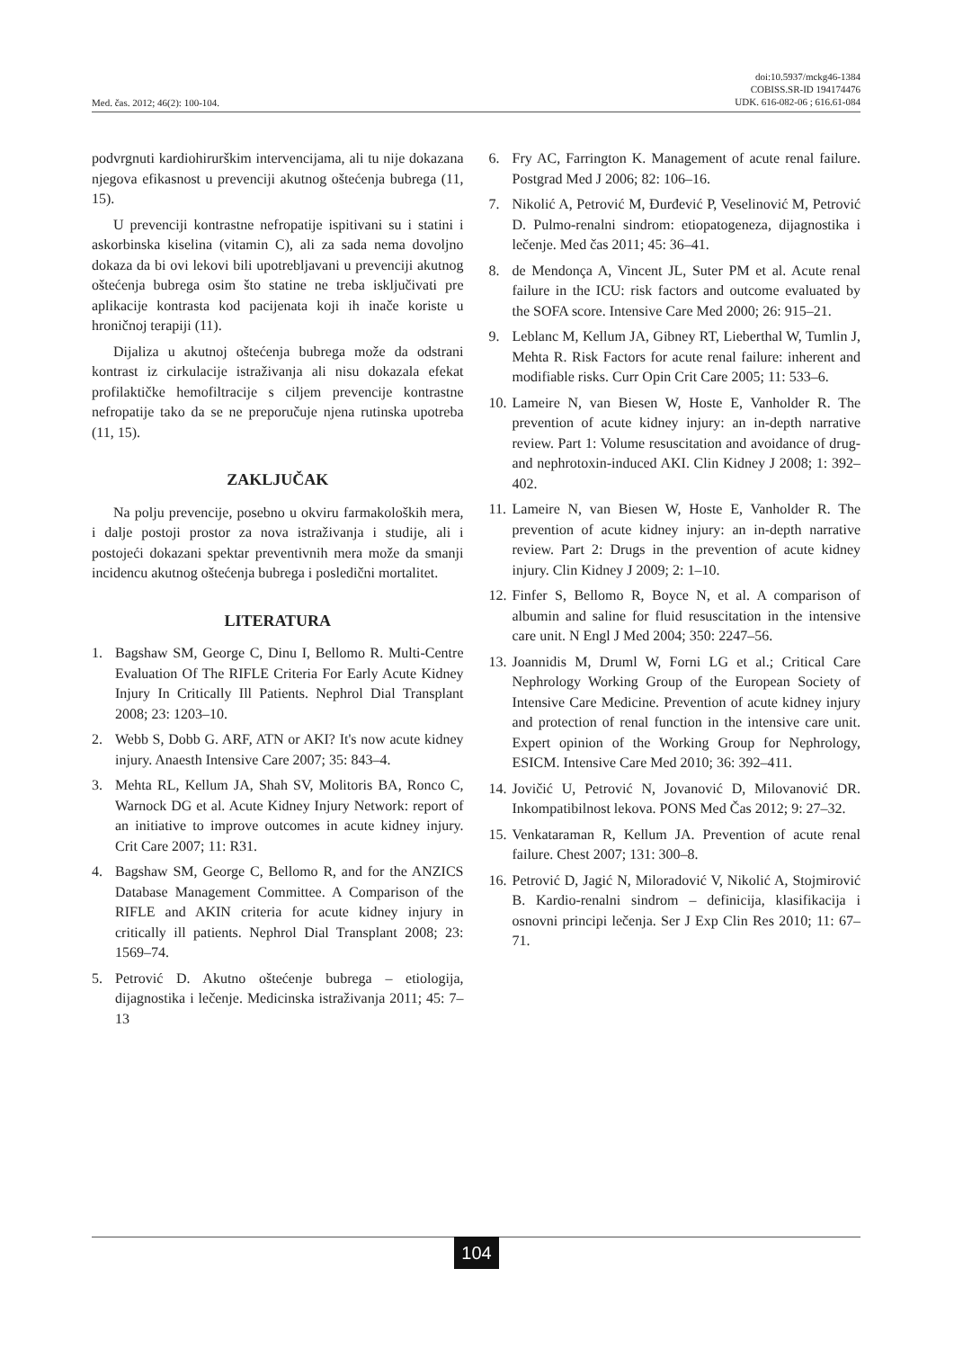Med. čas. 2012; 46(2): 100-104.
doi:10.5937/mckg46-1384
COBISS.SR-ID 194174476
UDK. 616-082-06 ; 616.61-084
podvrgnuti kardiohirurškim intervencijama, ali tu nije dokazana njegova efikasnost u prevenciji akutnog oštećenja bubrega (11, 15).
U prevenciji kontrastne nefropatije ispitivani su i statini i askorbinska kiselina (vitamin C), ali za sada nema dovoljno dokaza da bi ovi lekovi bili upotrebljavani u prevenciji akutnog oštećenja bubrega osim što statine ne treba isključivati pre aplikacije kontrasta kod pacijenata koji ih inače koriste u hroničnoj terapiji (11).
Dijaliza u akutnoj oštećenja bubrega može da odstrani kontrast iz cirkulacije istraživanja ali nisu dokazala efekat profilaktičke hemofiltracije s ciljem prevencije kontrastne nefropatije tako da se ne preporučuje njena rutinska upotreba (11, 15).
ZAKLJUČAK
Na polju prevencije, posebno u okviru farmakoloških mera, i dalje postoji prostor za nova istraživanja i studije, ali i postojeći dokazani spektar preventivnih mera može da smanji incidencu akutnog oštećenja bubrega i posledični mortalitet.
LITERATURA
1. Bagshaw SM, George C, Dinu I, Bellomo R. Multi-Centre Evaluation Of The RIFLE Criteria For Early Acute Kidney Injury In Critically Ill Patients. Nephrol Dial Transplant 2008; 23: 1203–10.
2. Webb S, Dobb G. ARF, ATN or AKI? It's now acute kidney injury. Anaesth Intensive Care 2007; 35: 843–4.
3. Mehta RL, Kellum JA, Shah SV, Molitoris BA, Ronco C, Warnock DG et al. Acute Kidney Injury Network: report of an initiative to improve outcomes in acute kidney injury. Crit Care 2007; 11: R31.
4. Bagshaw SM, George C, Bellomo R, and for the ANZICS Database Management Committee. A Comparison of the RIFLE and AKIN criteria for acute kidney injury in critically ill patients. Nephrol Dial Transplant 2008; 23: 1569–74.
5. Petrović D. Akutno oštećenje bubrega – etiologija, dijagnostika i lečenje. Medicinska istraživanja 2011; 45: 7–13
6. Fry AC, Farrington K. Management of acute renal failure. Postgrad Med J 2006; 82: 106–16.
7. Nikolić A, Petrović M, Đurđević P, Veselinović M, Petrović D. Pulmo-renalni sindrom: etiopatogeneza, dijagnostika i lečenje. Med čas 2011; 45: 36–41.
8. de Mendonça A, Vincent JL, Suter PM et al. Acute renal failure in the ICU: risk factors and outcome evaluated by the SOFA score. Intensive Care Med 2000; 26: 915–21.
9. Leblanc M, Kellum JA, Gibney RT, Lieberthal W, Tumlin J, Mehta R. Risk Factors for acute renal failure: inherent and modifiable risks. Curr Opin Crit Care 2005; 11: 533–6.
10. Lameire N, van Biesen W, Hoste E, Vanholder R. The prevention of acute kidney injury: an in-depth narrative review. Part 1: Volume resuscitation and avoidance of drug- and nephrotoxin-induced AKI. Clin Kidney J 2008; 1: 392–402.
11. Lameire N, van Biesen W, Hoste E, Vanholder R. The prevention of acute kidney injury: an in-depth narrative review. Part 2: Drugs in the prevention of acute kidney injury. Clin Kidney J 2009; 2: 1–10.
12. Finfer S, Bellomo R, Boyce N, et al. A comparison of albumin and saline for fluid resuscitation in the intensive care unit. N Engl J Med 2004; 350: 2247–56.
13. Joannidis M, Druml W, Forni LG et al.; Critical Care Nephrology Working Group of the European Society of Intensive Care Medicine. Prevention of acute kidney injury and protection of renal function in the intensive care unit. Expert opinion of the Working Group for Nephrology, ESICM. Intensive Care Med 2010; 36: 392–411.
14. Jovičić U, Petrović N, Jovanović D, Milovanović DR. Inkompatibilnost lekova. PONS Med Čas 2012; 9: 27–32.
15. Venkataraman R, Kellum JA. Prevention of acute renal failure. Chest 2007; 131: 300–8.
16. Petrović D, Jagić N, Miloradović V, Nikolić A, Stojmirović B. Kardio-renalni sindrom – definicija, klasifikacija i osnovni principi lečenja. Ser J Exp Clin Res 2010; 11: 67–71.
104